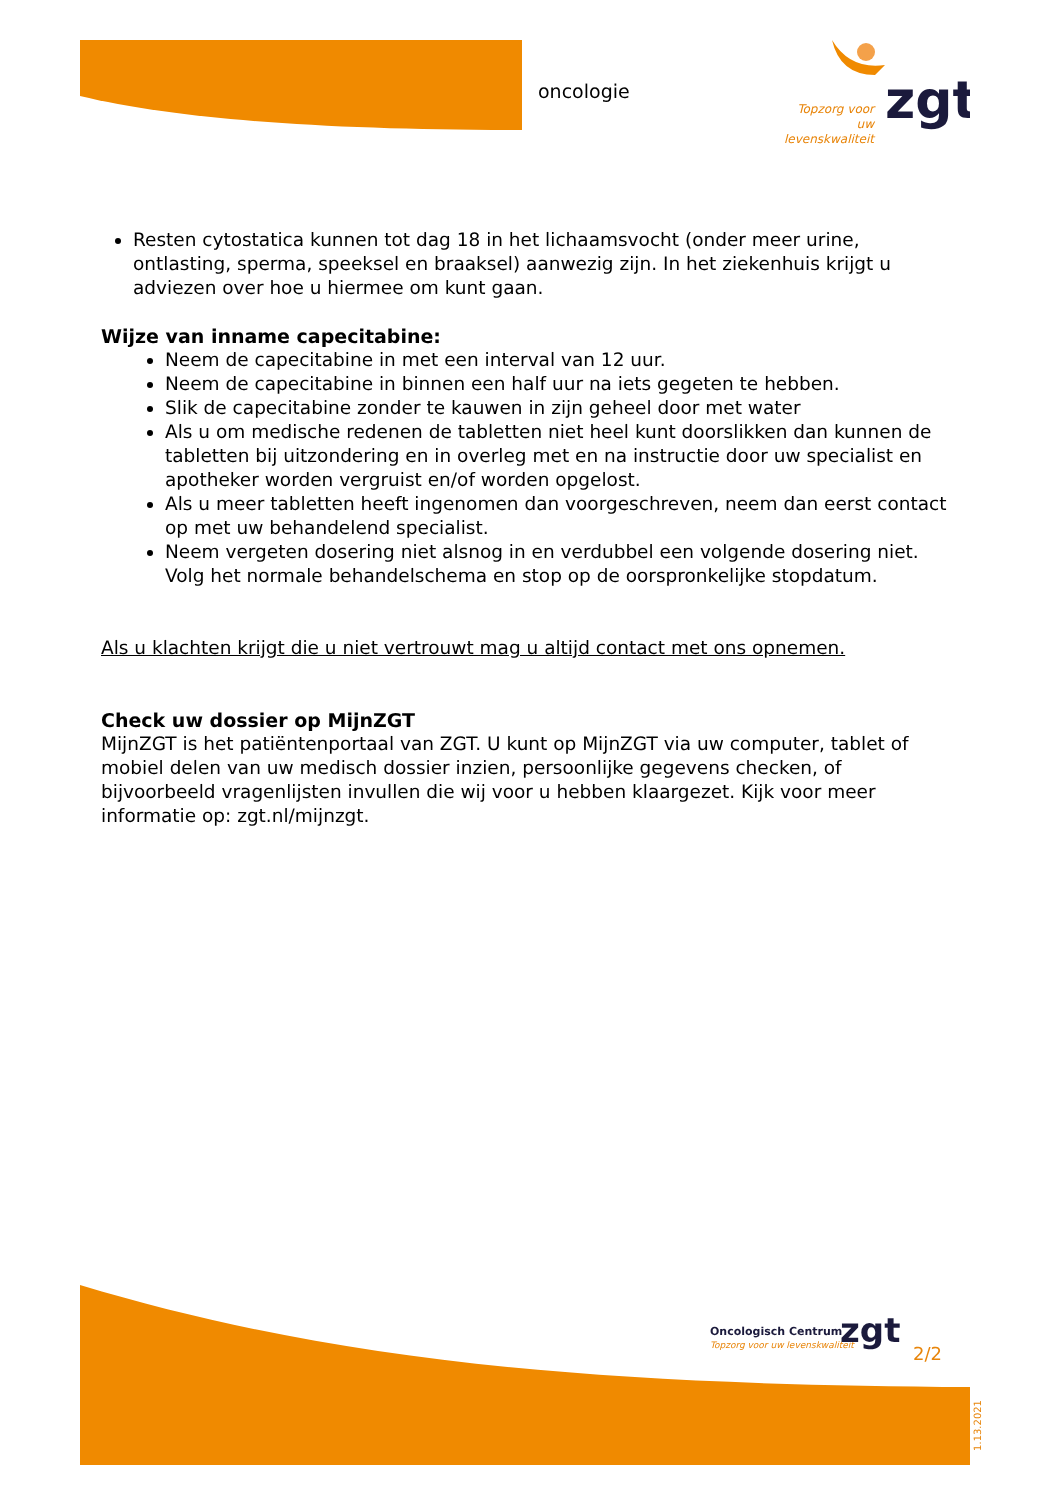oncologie
zgt
Topzorg voor uw levenskwaliteit
Resten cytostatica kunnen tot dag 18 in het lichaamsvocht (onder meer urine, ontlasting, sperma, speeksel en braaksel) aanwezig zijn. In het ziekenhuis krijgt u adviezen over hoe u hiermee om kunt gaan.
Wijze van inname capecitabine:
Neem de capecitabine in met een interval van 12 uur.
Neem de capecitabine in binnen een half uur na iets gegeten te hebben.
Slik de capecitabine zonder te kauwen in zijn geheel door met water
Als u om medische redenen de tabletten niet heel kunt doorslikken dan kunnen de tabletten bij uitzondering en in overleg met en na instructie door uw specialist en apotheker worden vergruist en/of worden opgelost.
Als u meer tabletten heeft ingenomen dan voorgeschreven, neem dan eerst contact op met uw behandelend specialist.
Neem vergeten dosering niet alsnog in en verdubbel een volgende dosering niet. Volg het normale behandelschema en stop op de oorspronkelijke stopdatum.
Als u klachten krijgt die u niet vertrouwt mag u altijd contact met ons opnemen.
Check uw dossier op MijnZGT
MijnZGT is het patiëntenportaal van ZGT. U kunt op MijnZGT via uw computer, tablet of mobiel delen van uw medisch dossier inzien, persoonlijke gegevens checken, of bijvoorbeeld vragenlijsten invullen die wij voor u hebben klaargezet. Kijk voor meer informatie op: zgt.nl/mijnzgt.
Oncologisch Centrum
Topzorg voor uw levenskwaliteit
zgt
2/2
1.13.2021